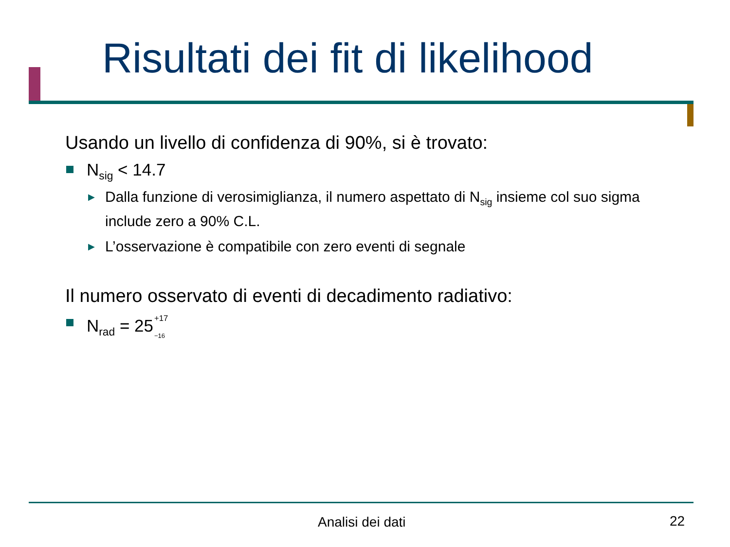Risultati dei fit di likelihood
Usando un livello di confidenza di 90%, si è trovato:
N<sub>sig</sub> < 14.7
▶ Dalla funzione di verosimiglianza, il numero aspettato di N<sub>sig</sub> insieme col suo sigma include zero a 90% C.L.
▶ L’osservazione è compatibile con zero eventi di segnale
Il numero osservato di eventi di decadimento radiativo:
N<sub>rad</sub> = 25<sup>+17</sup>
<sub>−16</sub>
Analisi dei dati 22